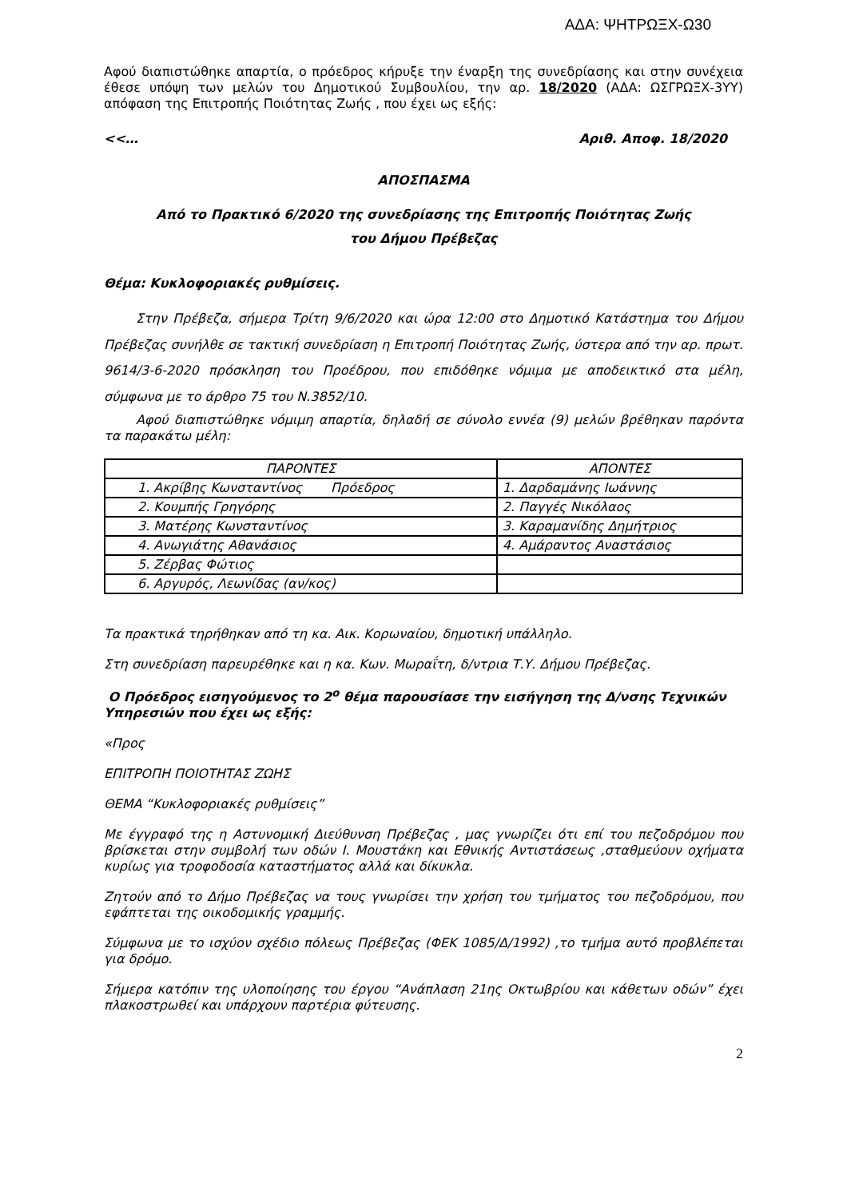ΑΔΑ: ΨΗΤΡΩΞΧ-Ω30
Αφού διαπιστώθηκε απαρτία, ο πρόεδρος κήρυξε την έναρξη της συνεδρίασης και στην συνέχεια έθεσε υπόψη των μελών του Δημοτικού Συμβουλίου, την αρ. 18/2020 (ΑΔΑ: ΩΣΓΡΩΞΧ-3ΥΥ) απόφαση της Επιτροπής Ποιότητας Ζωής , που έχει ως εξής:
<<… Αριθ. Αποφ. 18/2020
ΑΠΟΣΠΑΣΜΑ
Από το Πρακτικό 6/2020 της συνεδρίασης της Επιτροπής Ποιότητας Ζωής
του Δήμου Πρέβεζας
Θέμα: Κυκλοφοριακές ρυθμίσεις.
Στην Πρέβεζα, σήμερα Τρίτη 9/6/2020 και ώρα 12:00 στο Δημοτικό Κατάστημα του Δήμου Πρέβεζας συνήλθε σε τακτική συνεδρίαση η Επιτροπή Ποιότητας Ζωής, ύστερα από την αρ. πρωτ. 9614/3-6-2020 πρόσκληση του Προέδρου, που επιδόθηκε νόμιμα με αποδεικτικό στα μέλη, σύμφωνα με το άρθρο 75 του Ν.3852/10.
Αφού διαπιστώθηκε νόμιμη απαρτία, δηλαδή σε σύνολο εννέα (9) μελών βρέθηκαν παρόντα τα παρακάτω μέλη:
| ΠΑΡΟΝΤΕΣ | ΑΠΟΝΤΕΣ |
| --- | --- |
| 1. Ακρίβης Κωνσταντίνος Πρόεδρος | 1. Δαρδαμάνης Ιωάννης |
| 2. Κουμπής Γρηγόρης | 2. Παγγές Νικόλαος |
| 3. Ματέρης Κωνσταντίνος | 3. Καραμανίδης Δημήτριος |
| 4. Ανωγιάτης Αθανάσιος | 4. Αμάραντος Αναστάσιος |
| 5. Ζέρβας Φώτιος | |
| 6. Αργυρός, Λεωνίδας (αν/κος) | |
Τα πρακτικά τηρήθηκαν από τη κα. Αικ. Κορωναίου, δημοτική υπάλληλο.
Στη συνεδρίαση παρευρέθηκε και η κα. Κων. Μωραΐτη, δ/ντρια Τ.Υ. Δήμου Πρέβεζας.
Ο Πρόεδρος εισηγούμενος το 2<sup>ο</sup> θέμα παρουσίασε την εισήγηση της Δ/νσης Τεχνικών Υπηρεσιών που έχει ως εξής:
«Προς
ΕΠΙΤΡΟΠΗ ΠΟΙΟΤΗΤΑΣ ΖΩΗΣ
ΘΕΜΑ “Κυκλοφοριακές ρυθμίσεις”
Με έγγραφό της η Αστυνομική Διεύθυνση Πρέβεζας , μας γνωρίζει ότι επί του πεζοδρόμου που βρίσκεται στην συμβολή των οδών Ι. Μουστάκη και Εθνικής Αντιστάσεως ,σταθμεύουν οχήματα κυρίως για τροφοδοσία καταστήματος αλλά και δίκυκλα.
Ζητούν από το Δήμο Πρέβεζας να τους γνωρίσει την χρήση του τμήματος του πεζοδρόμου, που εφάπτεται της οικοδομικής γραμμής.
Σύμφωνα με το ισχύον σχέδιο πόλεως Πρέβεζας (ΦΕΚ 1085/Δ/1992) ,το τμήμα αυτό προβλέπεται για δρόμο.
Σήμερα κατόπιν της υλοποίησης του έργου “Ανάπλαση 21ης Οκτωβρίου και κάθετων οδών” έχει πλακοστρωθεί και υπάρχουν παρτέρια φύτευσης.
2